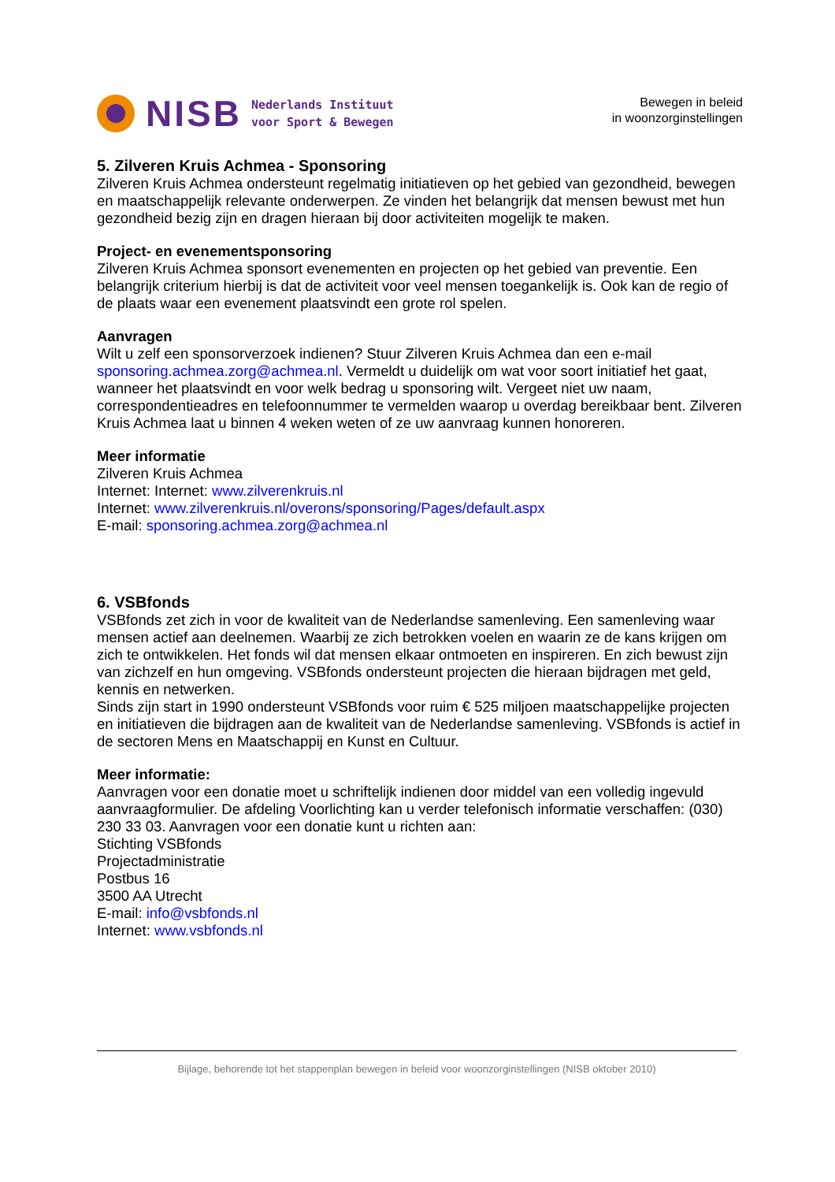NISB
Nederlands Instituut
voor Sport & Bewegen
Bewegen in beleid
in woonzorginstellingen
5. Zilveren Kruis Achmea - Sponsoring
Zilveren Kruis Achmea ondersteunt regelmatig initiatieven op het gebied van gezondheid, bewegen en maatschappelijk relevante onderwerpen. Ze vinden het belangrijk dat mensen bewust met hun gezondheid bezig zijn en dragen hieraan bij door activiteiten mogelijk te maken.
Project- en evenementsponsoring
Zilveren Kruis Achmea sponsort evenementen en projecten op het gebied van preventie. Een belangrijk criterium hierbij is dat de activiteit voor veel mensen toegankelijk is. Ook kan de regio of de plaats waar een evenement plaatsvindt een grote rol spelen.
Aanvragen
Wilt u zelf een sponsorverzoek indienen? Stuur Zilveren Kruis Achmea dan een e-mail sponsoring.achmea.zorg@achmea.nl. Vermeldt u duidelijk om wat voor soort initiatief het gaat, wanneer het plaatsvindt en voor welk bedrag u sponsoring wilt. Vergeet niet uw naam, correspondentieadres en telefoonnummer te vermelden waarop u overdag bereikbaar bent. Zilveren Kruis Achmea laat u binnen 4 weken weten of ze uw aanvraag kunnen honoreren.
Meer informatie
Zilveren Kruis Achmea
Internet: Internet: www.zilverenkruis.nl
Internet: www.zilverenkruis.nl/overons/sponsoring/Pages/default.aspx
E-mail: sponsoring.achmea.zorg@achmea.nl
6. VSBfonds
VSBfonds zet zich in voor de kwaliteit van de Nederlandse samenleving. Een samenleving waar mensen actief aan deelnemen. Waarbij ze zich betrokken voelen en waarin ze de kans krijgen om zich te ontwikkelen. Het fonds wil dat mensen elkaar ontmoeten en inspireren. En zich bewust zijn van zichzelf en hun omgeving. VSBfonds ondersteunt projecten die hieraan bijdragen met geld, kennis en netwerken.
Sinds zijn start in 1990 ondersteunt VSBfonds voor ruim € 525 miljoen maatschappelijke projecten en initiatieven die bijdragen aan de kwaliteit van de Nederlandse samenleving. VSBfonds is actief in de sectoren Mens en Maatschappij en Kunst en Cultuur.
Meer informatie:
Aanvragen voor een donatie moet u schriftelijk indienen door middel van een volledig ingevuld aanvraagformulier. De afdeling Voorlichting kan u verder telefonisch informatie verschaffen: (030) 230 33 03. Aanvragen voor een donatie kunt u richten aan:
Stichting VSBfonds
Projectadministratie
Postbus 16
3500 AA Utrecht
E-mail: info@vsbfonds.nl
Internet: www.vsbfonds.nl
Bijlage, behorende tot het stappenplan bewegen in beleid voor woonzorginstellingen (NISB oktober 2010)